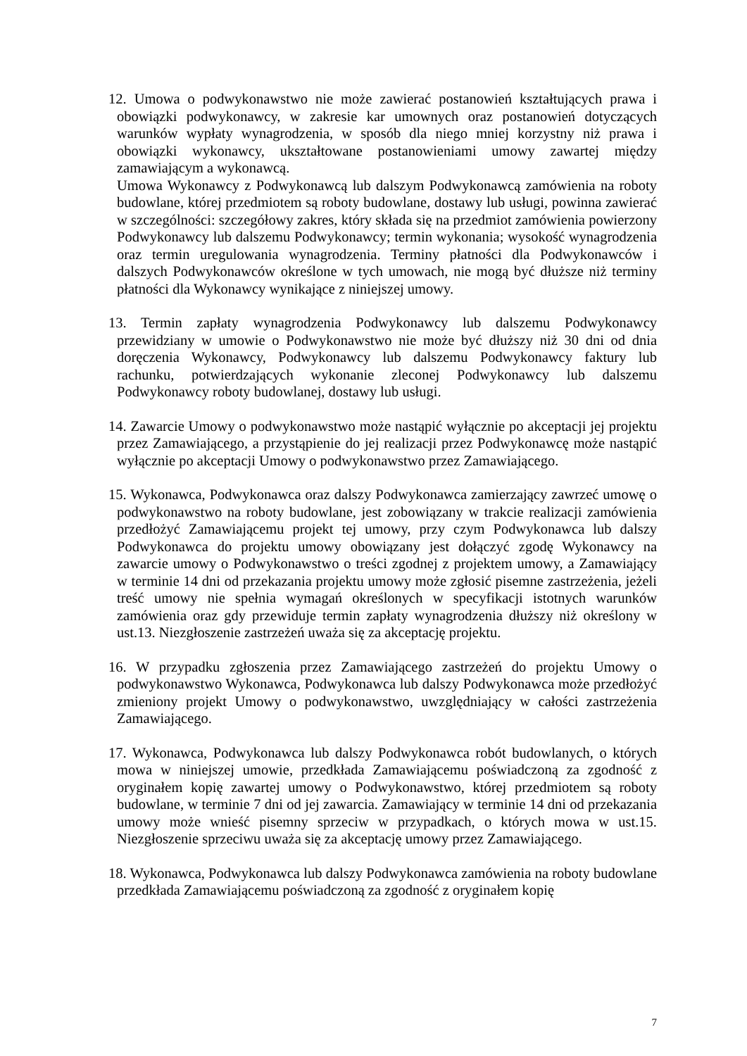12. Umowa o podwykonawstwo nie może zawierać postanowień kształtujących prawa i obowiązki podwykonawcy, w zakresie kar umownych oraz postanowień dotyczących warunków wypłaty wynagrodzenia, w sposób dla niego mniej korzystny niż prawa i obowiązki wykonawcy, ukształtowane postanowieniami umowy zawartej między zamawiającym a wykonawcą.
Umowa Wykonawcy z Podwykonawcą lub dalszym Podwykonawcą zamówienia na roboty budowlane, której przedmiotem są roboty budowlane, dostawy lub usługi, powinna zawierać w szczególności: szczegółowy zakres, który składa się na przedmiot zamówienia powierzony Podwykonawcy lub dalszemu Podwykonawcy; termin wykonania; wysokość wynagrodzenia oraz termin uregulowania wynagrodzenia. Terminy płatności dla Podwykonawców i dalszych Podwykonawców określone w tych umowach, nie mogą być dłuższe niż terminy płatności dla Wykonawcy wynikające z niniejszej umowy.
13. Termin zapłaty wynagrodzenia Podwykonawcy lub dalszemu Podwykonawcy przewidziany w umowie o Podwykonawstwo nie może być dłuższy niż 30 dni od dnia doręczenia Wykonawcy, Podwykonawcy lub dalszemu Podwykonawcy faktury lub rachunku, potwierdzających wykonanie zleconej Podwykonawcy lub dalszemu Podwykonawcy roboty budowlanej, dostawy lub usługi.
14. Zawarcie Umowy o podwykonawstwo może nastąpić wyłącznie po akceptacji jej projektu przez Zamawiającego, a przystąpienie do jej realizacji przez Podwykonawcę może nastąpić wyłącznie po akceptacji Umowy o podwykonawstwo przez Zamawiającego.
15. Wykonawca, Podwykonawca oraz dalszy Podwykonawca zamierzający zawrzeć umowę o podwykonawstwo na roboty budowlane, jest zobowiązany w trakcie realizacji zamówienia przedłożyć Zamawiającemu projekt tej umowy, przy czym Podwykonawca lub dalszy Podwykonawca do projektu umowy obowiązany jest dołączyć zgodę Wykonawcy na zawarcie umowy o Podwykonawstwo o treści zgodnej z projektem umowy, a Zamawiający w terminie 14 dni od przekazania projektu umowy może zgłosić pisemne zastrzeżenia, jeżeli treść umowy nie spełnia wymagań określonych w specyfikacji istotnych warunków zamówienia oraz gdy przewiduje termin zapłaty wynagrodzenia dłuższy niż określony w ust.13. Niezgłoszenie zastrzeżeń uważa się za akceptację projektu.
16. W przypadku zgłoszenia przez Zamawiającego zastrzeżeń do projektu Umowy o podwykonawstwo Wykonawca, Podwykonawca lub dalszy Podwykonawca może przedłożyć zmieniony projekt Umowy o podwykonawstwo, uwzględniający w całości zastrzeżenia Zamawiającego.
17. Wykonawca, Podwykonawca lub dalszy Podwykonawca robót budowlanych, o których mowa w niniejszej umowie, przedkłada Zamawiającemu poświadczoną za zgodność z oryginałem kopię zawartej umowy o Podwykonawstwo, której przedmiotem są roboty budowlane, w terminie 7 dni od jej zawarcia. Zamawiający w terminie 14 dni od przekazania umowy może wnieść pisemny sprzeciw w przypadkach, o których mowa w ust.15. Niezgłoszenie sprzeciwu uważa się za akceptację umowy przez Zamawiającego.
18. Wykonawca, Podwykonawca lub dalszy Podwykonawca zamówienia na roboty budowlane przedkłada Zamawiającemu poświadczoną za zgodność z oryginałem kopię
7